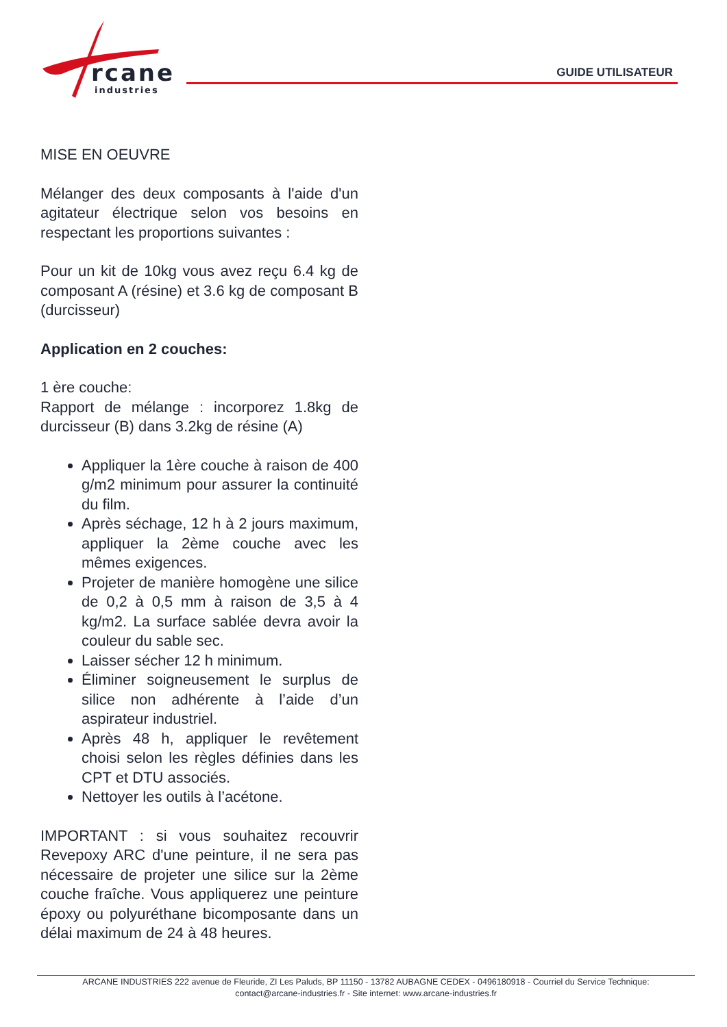rcane
industries
GUIDE UTILISATEUR
MISE EN OEUVRE
Mélanger des deux composants à l'aide d'un agitateur électrique selon vos besoins en respectant les proportions suivantes :
Pour un kit de 10kg vous avez reçu 6.4 kg de composant A (résine) et 3.6 kg de composant B (durcisseur)
Application en 2 couches:
1 ère couche:
Rapport de mélange : incorporez 1.8kg de durcisseur (B) dans 3.2kg de résine (A)
Appliquer la 1ère couche à raison de 400 g/m2 minimum pour assurer la continuité du film.
Après séchage, 12 h à 2 jours maximum, appliquer la 2ème couche avec les mêmes exigences.
Projeter de manière homogène une silice de 0,2 à 0,5 mm à raison de 3,5 à 4 kg/m2. La surface sablée devra avoir la couleur du sable sec.
Laisser sécher 12 h minimum.
Éliminer soigneusement le surplus de silice non adhérente à l’aide d’un aspirateur industriel.
Après 48 h, appliquer le revêtement choisi selon les règles définies dans les CPT et DTU associés.
Nettoyer les outils à l’acétone.
IMPORTANT : si vous souhaitez recouvrir Revepoxy ARC d'une peinture, il ne sera pas nécessaire de projeter une silice sur la 2ème couche fraîche. Vous appliquerez une peinture époxy ou polyuréthane bicomposante dans un délai maximum de 24 à 48 heures.
ARCANE INDUSTRIES 222 avenue de Fleuride, ZI Les Paluds, BP 11150 - 13782 AUBAGNE CEDEX - 0496180918 - Courriel du Service Technique:
contact@arcane-industries.fr - Site internet: www.arcane-industries.fr